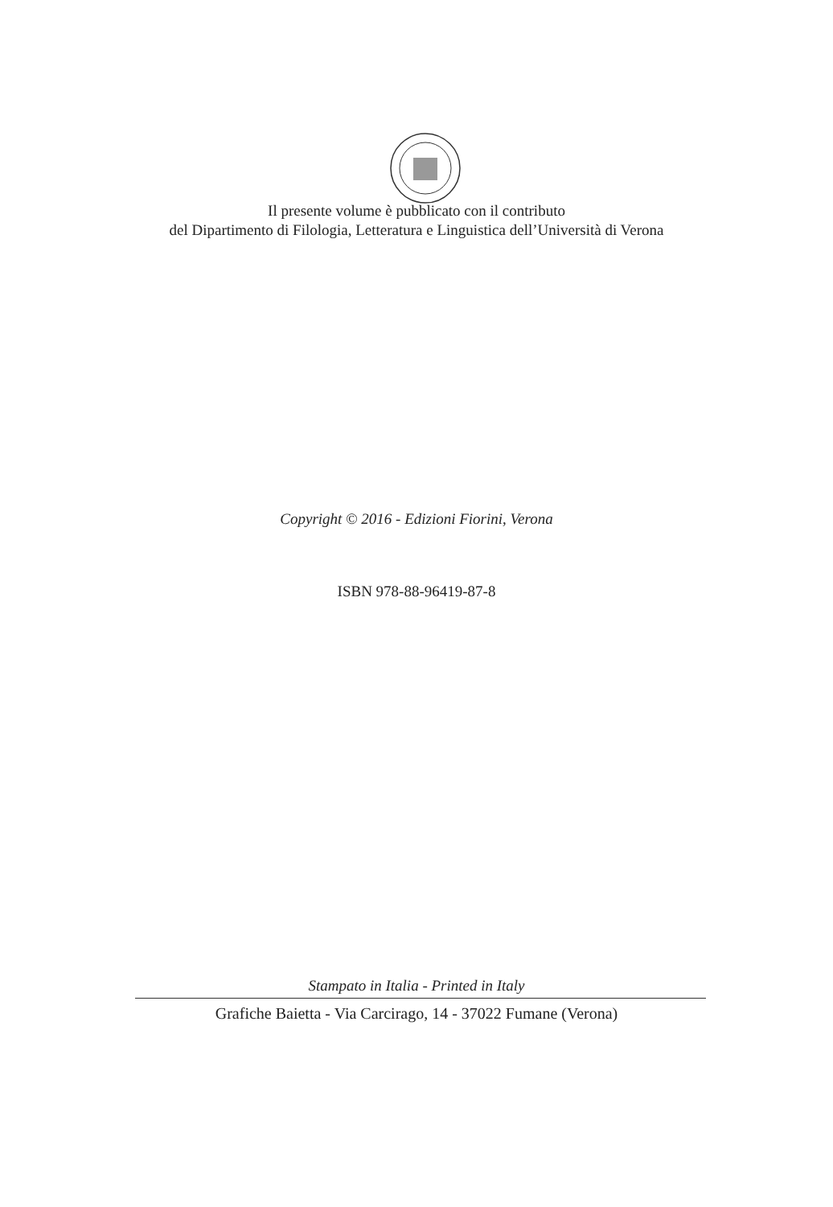Il presente volume è pubblicato con il contributo
del Dipartimento di Filologia, Letteratura e Linguistica dell’Università di Verona
Copyright © 2016 - Edizioni Fiorini, Verona
ISBN 978-88-96419-87-8
Stampato in Italia - Printed in Italy
Grafiche Baietta - Via Carcirago, 14 - 37022 Fumane (Verona)